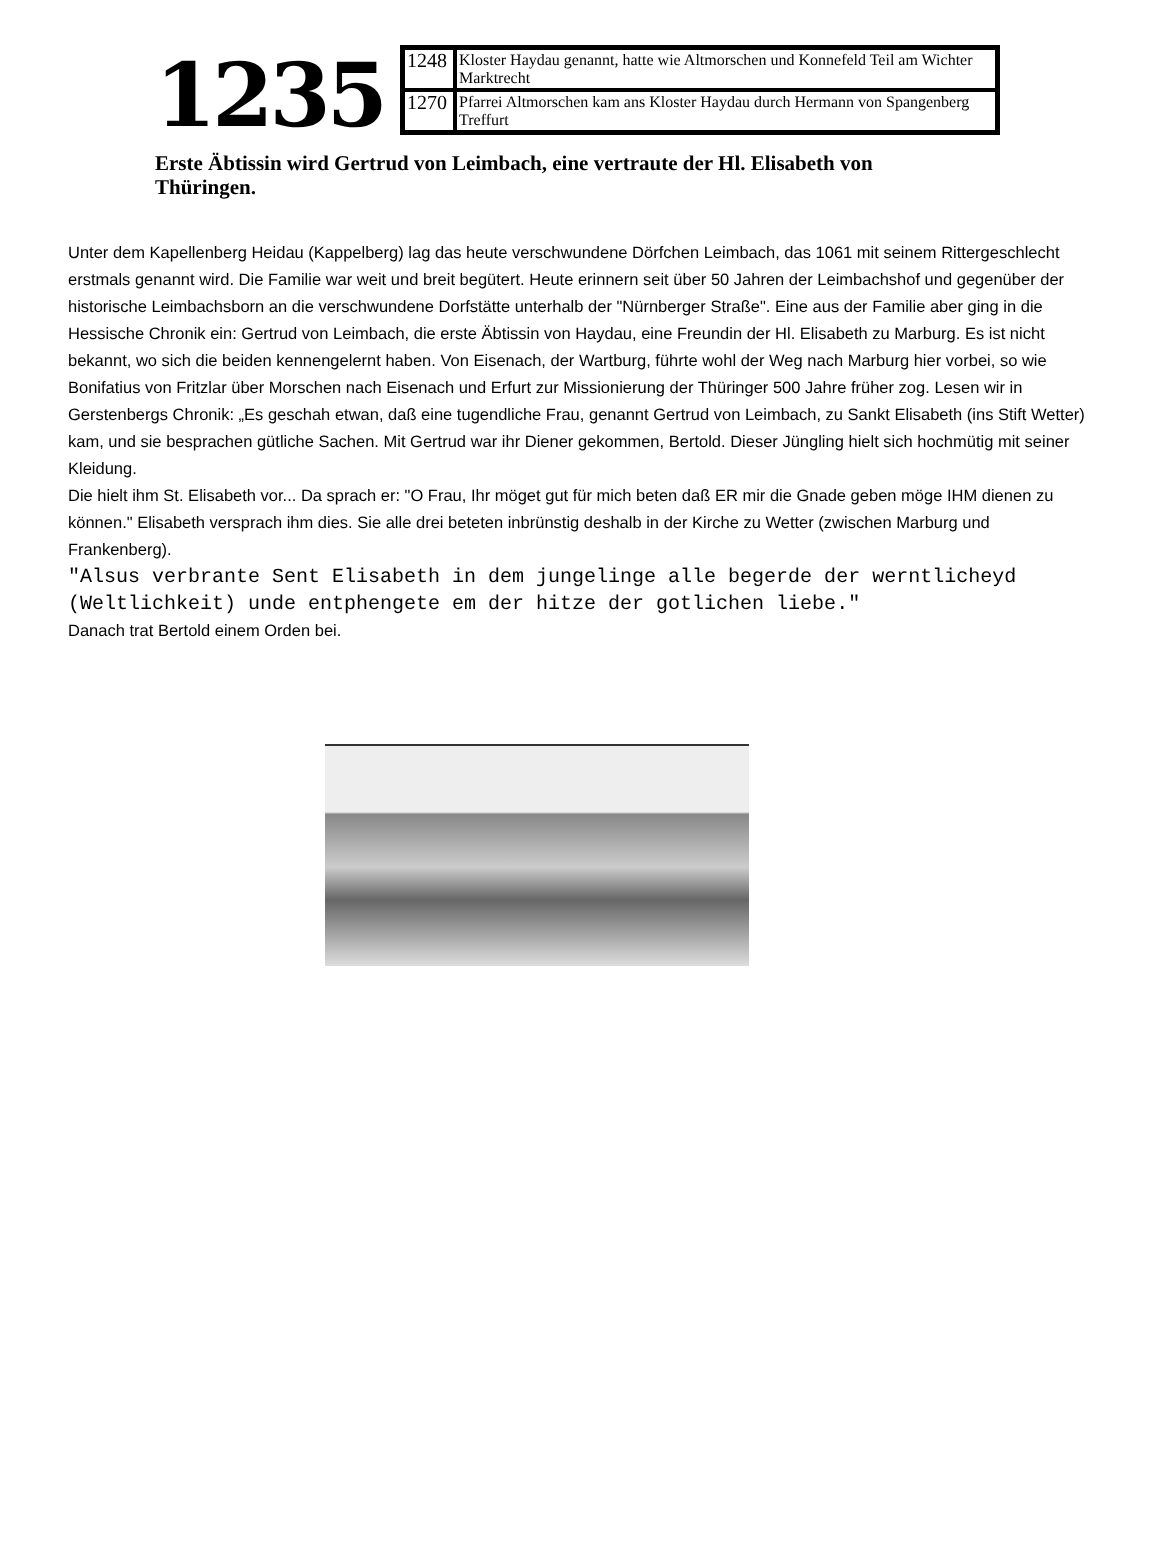1235
| 1248 | Kloster Haydau genannt, hatte wie Altmorschen und Konnefeld Teil am Wichter Marktrecht |
| 1270 | Pfarrei Altmorschen kam ans Kloster Haydau durch Hermann von Spangenberg Treffurt |
Erste Äbtissin wird Gertrud von Leimbach, eine vertraute der Hl. Elisabeth von Thüringen.
Unter dem Kapellenberg Heidau (Kappelberg) lag das heute verschwundene Dörfchen Leimbach, das 1061 mit seinem Rittergeschlecht erstmals genannt wird. Die Familie war weit und breit begütert. Heute erinnern seit über 50 Jahren der Leimbachshof und gegenüber der historische Leimbachsborn an die verschwundene Dorfstätte unterhalb der "Nürnberger Straße". Eine aus der Familie aber ging in die Hessische Chronik ein: Gertrud von Leimbach, die erste Äbtissin von Haydau, eine Freundin der Hl. Elisabeth zu Marburg. Es ist nicht bekannt, wo sich die beiden kennengelernt haben. Von Eisenach, der Wartburg, führte wohl der Weg nach Marburg hier vorbei, so wie Bonifatius von Fritzlar über Morschen nach Eisenach und Erfurt zur Missionierung der Thüringer 500 Jahre früher zog. Lesen wir in Gerstenbergs Chronik: „Es geschah etwan, daß eine tugendliche Frau, genannt Gertrud von Leimbach, zu Sankt Elisabeth (ins Stift Wetter) kam, und sie besprachen gütliche Sachen. Mit Gertrud war ihr Diener gekommen, Bertold. Dieser Jüngling hielt sich hochmütig mit seiner Kleidung.
Die hielt ihm St. Elisabeth vor... Da sprach er: "O Frau, Ihr möget gut für mich beten daß ER mir die Gnade geben möge IHM dienen zu können." Elisabeth versprach ihm dies. Sie alle drei beteten inbrünstig deshalb in der Kirche zu Wetter (zwischen Marburg und Frankenberg).
"Alsus verbrante Sent Elisabeth in dem jungelinge alle begerde der werntlicheyd (Weltlichkeit) unde entphengete em der hitze der gotlichen liebe."
Danach trat Bertold einem Orden bei.